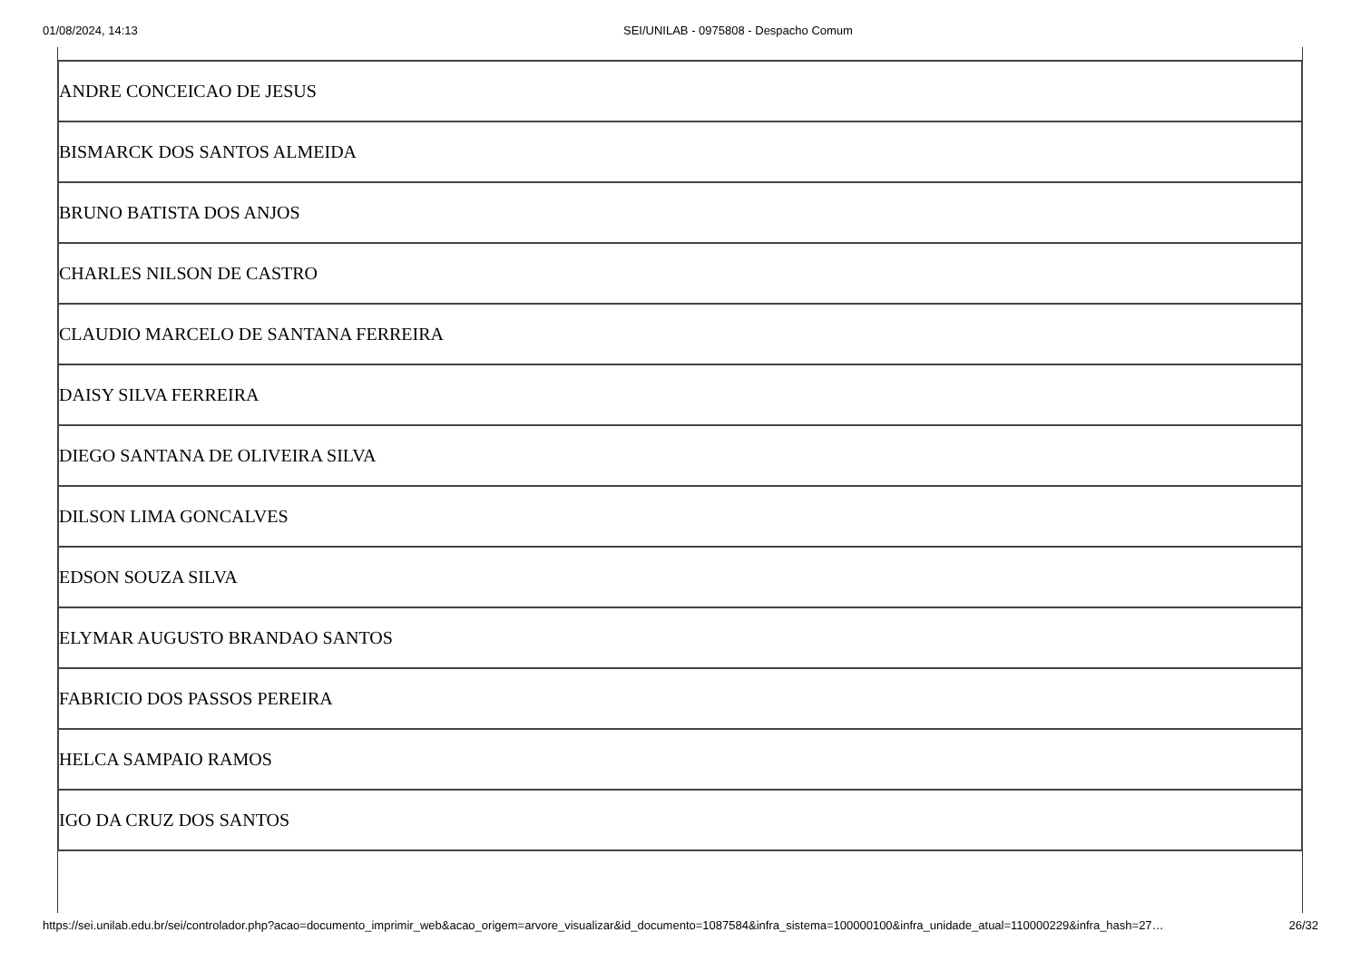01/08/2024, 14:13 SEI/UNILAB - 0975808 - Despacho Comum
| ANDRE CONCEICAO DE JESUS |
| BISMARCK DOS SANTOS ALMEIDA |
| BRUNO BATISTA DOS ANJOS |
| CHARLES NILSON DE CASTRO |
| CLAUDIO MARCELO DE SANTANA FERREIRA |
| DAISY SILVA FERREIRA |
| DIEGO SANTANA DE OLIVEIRA SILVA |
| DILSON LIMA GONCALVES |
| EDSON SOUZA SILVA |
| ELYMAR AUGUSTO BRANDAO SANTOS |
| FABRICIO DOS PASSOS PEREIRA |
| HELCA SAMPAIO RAMOS |
| IGO DA CRUZ DOS SANTOS |
https://sei.unilab.edu.br/sei/controlador.php?acao=documento_imprimir_web&acao_origem=arvore_visualizar&id_documento=1087584&infra_sistema=100000100&infra_unidade_atual=110000229&infra_hash=27… 26/32